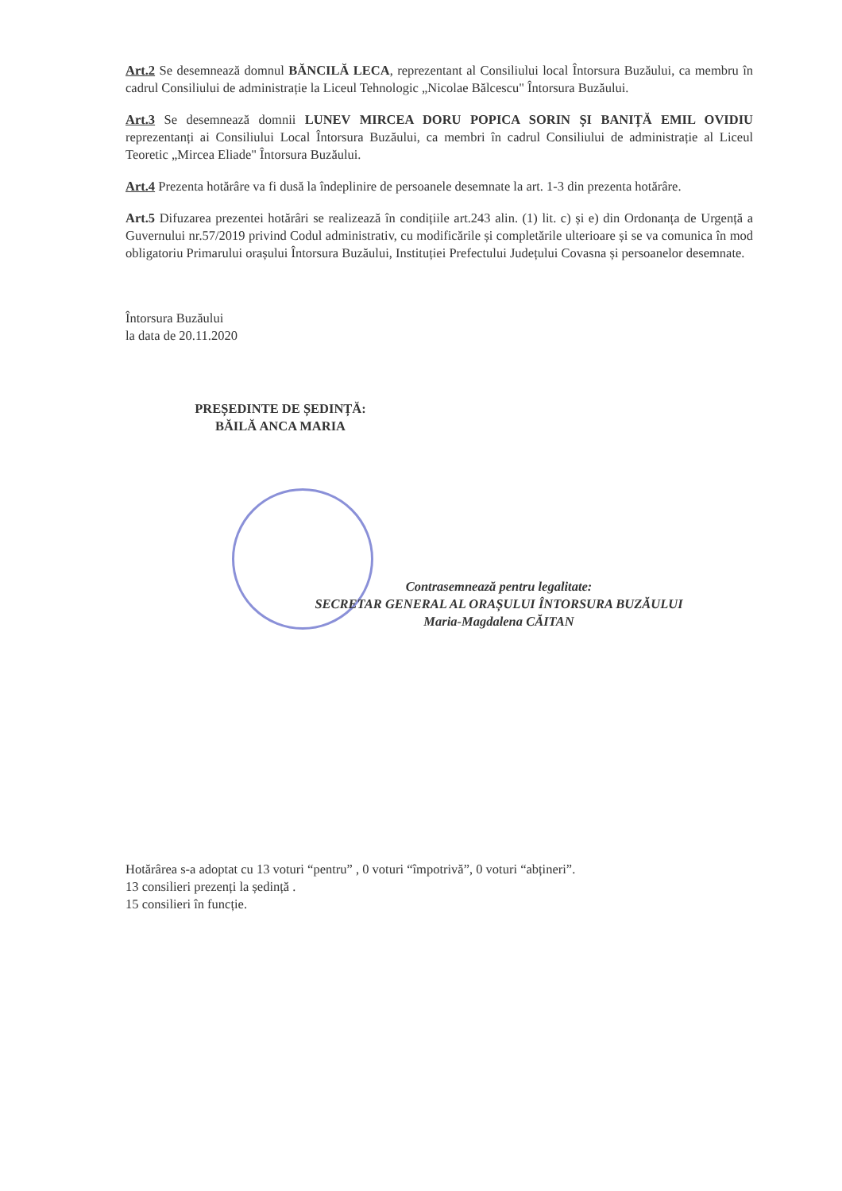Art.2 Se desemnează domnul BĂNCILĂ LECA, reprezentant al Consiliului local Întorsura Buzăului, ca membru în cadrul Consiliului de administrație la Liceul Tehnologic „Nicolae Bălcescu" Întorsura Buzăului.
Art.3 Se desemnează domnii LUNEV MIRCEA DORU POPICA SORIN ȘI BANIȚĂ EMIL OVIDIU reprezentanți ai Consiliului Local Întorsura Buzăului, ca membri în cadrul Consiliului de administrație al Liceul Teoretic „Mircea Eliade" Întorsura Buzăului.
Art.4 Prezenta hotărâre va fi dusă la îndeplinire de persoanele desemnate la art. 1-3 din prezenta hotărâre.
Art.5 Difuzarea prezentei hotărâri se realizează în condițiile art.243 alin. (1) lit. c) și e) din Ordonanța de Urgență a Guvernului nr.57/2019 privind Codul administrativ, cu modificările și completările ulterioare și se va comunica în mod obligatoriu Primarului orașului Întorsura Buzăului, Instituției Prefectului Județului Covasna și persoanelor desemnate.
Întorsura Buzăului
la data de 20.11.2020
PREȘEDINTE DE ȘEDINȚĂ:
BĂILĂ ANCA MARIA
Contrasemnează pentru legalitate:
SECRETAR GENERAL AL ORAȘULUI ÎNTORSURA BUZĂULUI
Maria-Magdalena CĂITAN
Hotărârea s-a adoptat cu 13 voturi “pentru” , 0 voturi “împotrivă”, 0 voturi “abțineri”.
13 consilieri prezenți la ședință .
15 consilieri în funcție.